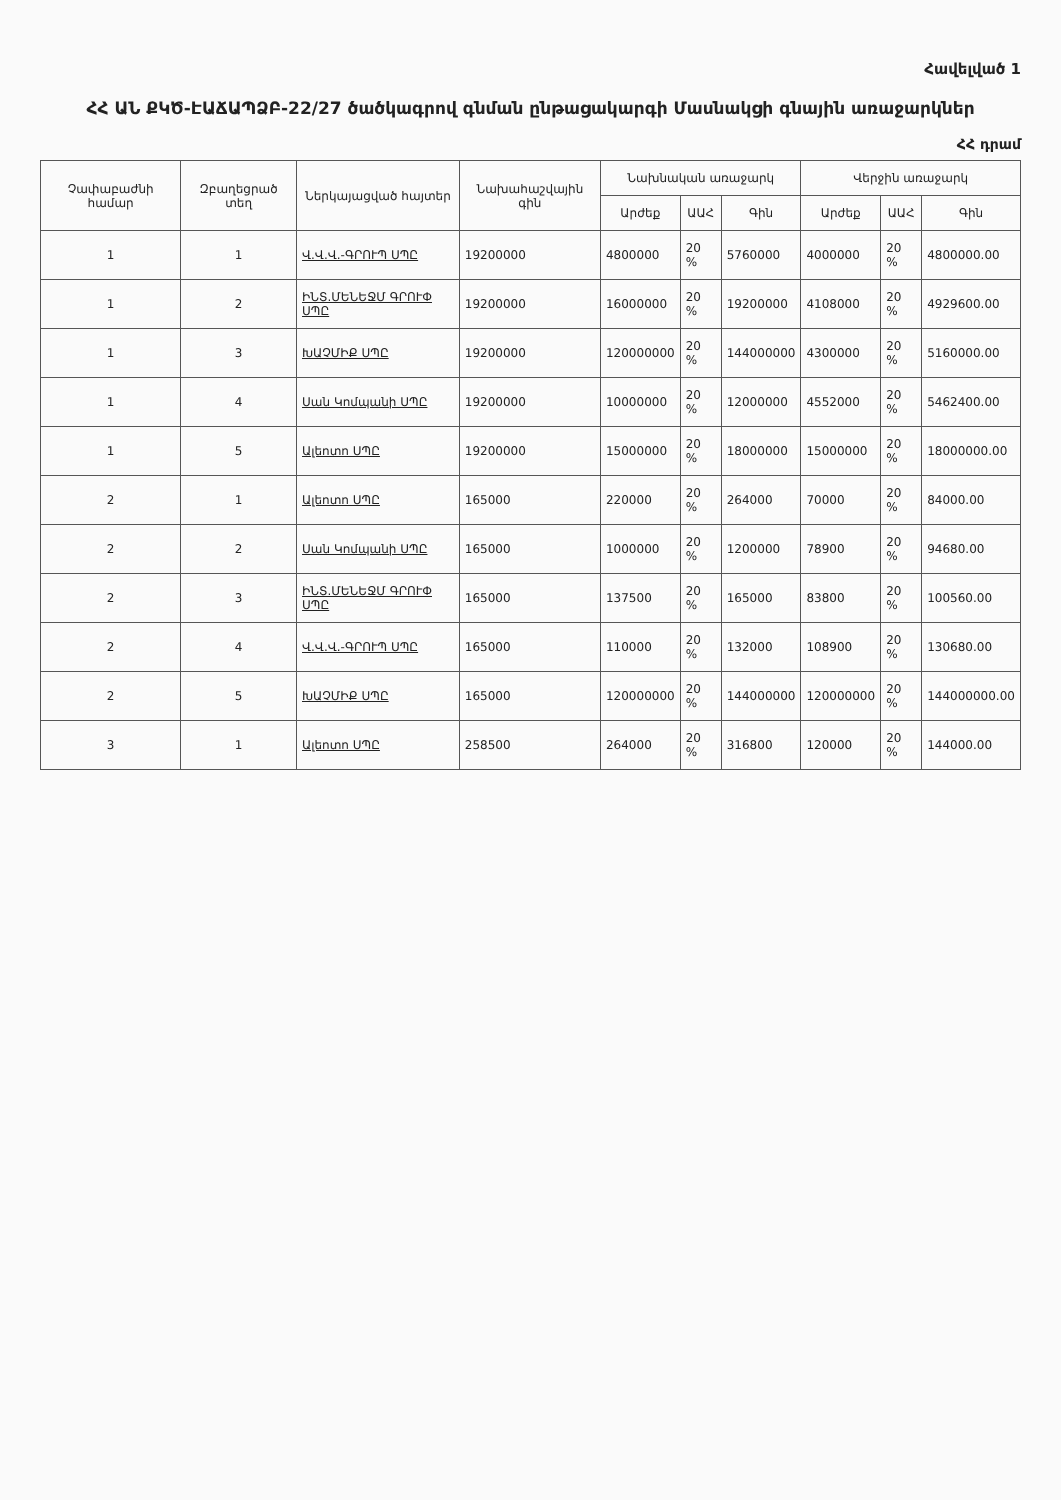Հավելված 1
ՀՀ ԱՆ ՔԿԾ-ԷԱՃԱՊՁԲ-22/27 ծածկագրով գնման ընթացակարգի Մասնակցի գնային առաջարկներ
ՀՀ դրամ
| Չափաբաժնի համար | Զբաղեցրած տեղ | Ներկայացված հայտեր | Նախահաշվային գին | Նախնական առաջարկ | | | Վերջին առաջարկ | | |
| --- | --- | --- | --- | --- | --- | --- | --- | --- | --- |
| | | | | Արժեք | ԱԱՀ | Գին | Արժեք | ԱԱՀ | Գին |
| 1 | 1 | Վ.Վ.Վ.-ԳՐՈՒՊ ՍՊԸ | 19200000 | 4800000 | 20 % | 5760000 | 4000000 | 20 % | 4800000.00 |
| 1 | 2 | ԻՆՏ.ՄԵՆԵՋՄ ԳՐՈՒՓ ՍՊԸ | 19200000 | 16000000 | 20 % | 19200000 | 4108000 | 20 % | 4929600.00 |
| 1 | 3 | ԽԱՉՄԻՔ ՍՊԸ | 19200000 | 120000000 | 20 % | 144000000 | 4300000 | 20 % | 5160000.00 |
| 1 | 4 | Սան Կոմպանի ՍՊԸ | 19200000 | 10000000 | 20 % | 12000000 | 4552000 | 20 % | 5462400.00 |
| 1 | 5 | Ալեոտո ՍՊԸ | 19200000 | 15000000 | 20 % | 18000000 | 15000000 | 20 % | 18000000.00 |
| 2 | 1 | Ալեոտո ՍՊԸ | 165000 | 220000 | 20 % | 264000 | 70000 | 20 % | 84000.00 |
| 2 | 2 | Սան Կոմպանի ՍՊԸ | 165000 | 1000000 | 20 % | 1200000 | 78900 | 20 % | 94680.00 |
| 2 | 3 | ԻՆՏ.ՄԵՆԵՋՄ ԳՐՈՒՓ ՍՊԸ | 165000 | 137500 | 20 % | 165000 | 83800 | 20 % | 100560.00 |
| 2 | 4 | Վ.Վ.Վ.-ԳՐՈՒՊ ՍՊԸ | 165000 | 110000 | 20 % | 132000 | 108900 | 20 % | 130680.00 |
| 2 | 5 | ԽԱՉՄԻՔ ՍՊԸ | 165000 | 120000000 | 20 % | 144000000 | 120000000 | 20 % | 144000000.00 |
| 3 | 1 | Ալեոտո ՍՊԸ | 258500 | 264000 | 20 % | 316800 | 120000 | 20 % | 144000.00 |